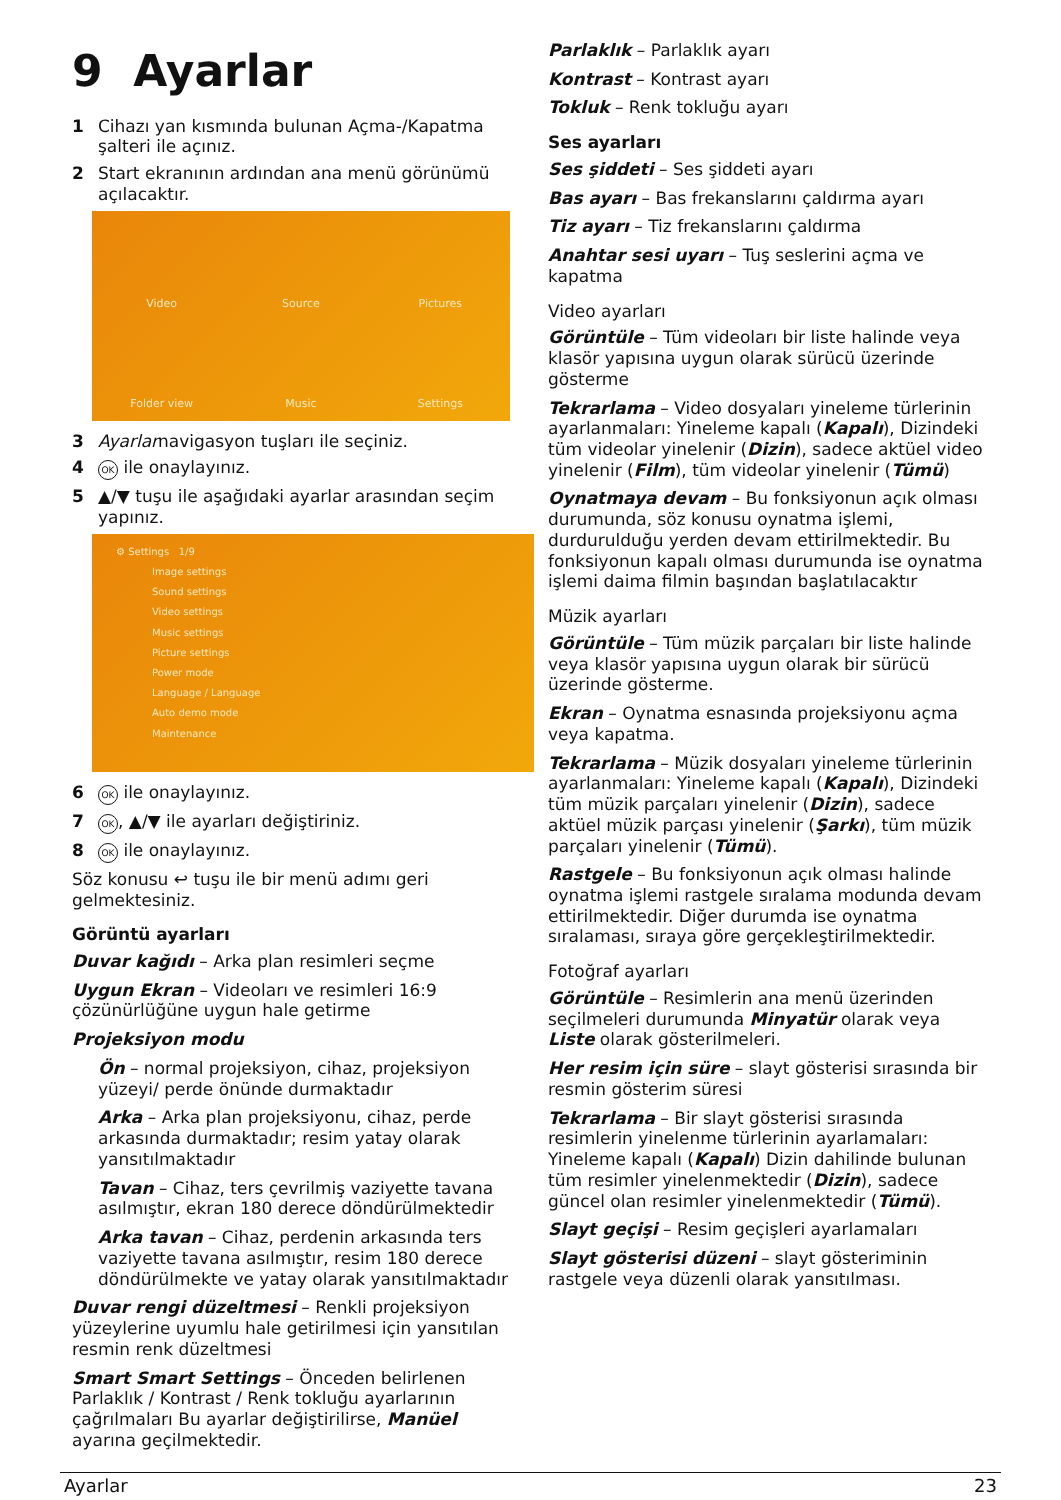9 Ayarlar
1 Cihazı yan kısmında bulunan Açma-/Kapatma şalteri ile açınız.
2 Start ekranının ardından ana menü görünümü açılacaktır.
Video
Source
Pictures
Folder view
Music
Settings
3 Ayarlarnavigasyon tuşları ile seçiniz.
4 OK ile onaylayınız.
5 ▲/▼ tuşu ile aşağıdaki ayarlar arasından seçim yapınız.
⚙ Settings 1/9
Image settings
Sound settings
Video settings
Music settings
Picture settings
Power mode
Language / Language
Auto demo mode
Maintenance
6 OK ile onaylayınız.
7 OK, ▲/▼ ile ayarları değiştiriniz.
8 OK ile onaylayınız.
Söz konusu ↩ tuşu ile bir menü adımı geri gelmektesiniz.
Görüntü ayarları
Duvar kağıdı – Arka plan resimleri seçme
Uygun Ekran – Videoları ve resimleri 16:9 çözünürlüğüne uygun hale getirme
Projeksiyon modu
Ön – normal projeksiyon, cihaz, projeksiyon yüzeyi/ perde önünde durmaktadır
Arka – Arka plan projeksiyonu, cihaz, perde arkasında durmaktadır; resim yatay olarak yansıtılmaktadır
Tavan – Cihaz, ters çevrilmiş vaziyette tavana asılmıştır, ekran 180 derece döndürülmektedir
Arka tavan – Cihaz, perdenin arkasında ters vaziyette tavana asılmıştır, resim 180 derece döndürülmekte ve yatay olarak yansıtılmaktadır
Duvar rengi düzeltmesi – Renkli projeksiyon yüzeylerine uyumlu hale getirilmesi için yansıtılan resmin renk düzeltmesi
Smart Smart Settings – Önceden belirlenen Parlaklık / Kontrast / Renk tokluğu ayarlarının çağrılmaları Bu ayarlar değiştirilirse, Manüel ayarına geçilmektedir.
Parlaklık – Parlaklık ayarı
Kontrast – Kontrast ayarı
Tokluk – Renk tokluğu ayarı
Ses ayarları
Ses şiddeti – Ses şiddeti ayarı
Bas ayarı – Bas frekanslarını çaldırma ayarı
Tiz ayarı – Tiz frekanslarını çaldırma
Anahtar sesi uyarı – Tuş seslerini açma ve kapatma
Video ayarları
Görüntüle – Tüm videoları bir liste halinde veya klasör yapısına uygun olarak sürücü üzerinde gösterme
Tekrarlama – Video dosyaları yineleme türlerinin ayarlanmaları: Yineleme kapalı (Kapalı), Dizindeki tüm videolar yinelenir (Dizin), sadece aktüel video yinelenir (Film), tüm videolar yinelenir (Tümü)
Oynatmaya devam – Bu fonksiyonun açık olması durumunda, söz konusu oynatma işlemi, durdurulduğu yerden devam ettirilmektedir. Bu fonksiyonun kapalı olması durumunda ise oynatma işlemi daima filmin başından başlatılacaktır
Müzik ayarları
Görüntüle – Tüm müzik parçaları bir liste halinde veya klasör yapısına uygun olarak bir sürücü üzerinde gösterme.
Ekran – Oynatma esnasında projeksiyonu açma veya kapatma.
Tekrarlama – Müzik dosyaları yineleme türlerinin ayarlanmaları: Yineleme kapalı (Kapalı), Dizindeki tüm müzik parçaları yinelenir (Dizin), sadece aktüel müzik parçası yinelenir (Şarkı), tüm müzik parçaları yinelenir (Tümü).
Rastgele – Bu fonksiyonun açık olması halinde oynatma işlemi rastgele sıralama modunda devam ettirilmektedir. Diğer durumda ise oynatma sıralaması, sıraya göre gerçekleştirilmektedir.
Fotoğraf ayarları
Görüntüle – Resimlerin ana menü üzerinden seçilmeleri durumunda Minyatür olarak veya Liste olarak gösterilmeleri.
Her resim için süre – slayt gösterisi sırasında bir resmin gösterim süresi
Tekrarlama – Bir slayt gösterisi sırasında resimlerin yinelenme türlerinin ayarlamaları: Yineleme kapalı (Kapalı) Dizin dahilinde bulunan tüm resimler yinelenmektedir (Dizin), sadece güncel olan resimler yinelenmektedir (Tümü).
Slayt geçişi – Resim geçişleri ayarlamaları
Slayt gösterisi düzeni – slayt gösteriminin rastgele veya düzenli olarak yansıtılması.
Ayarlar 23